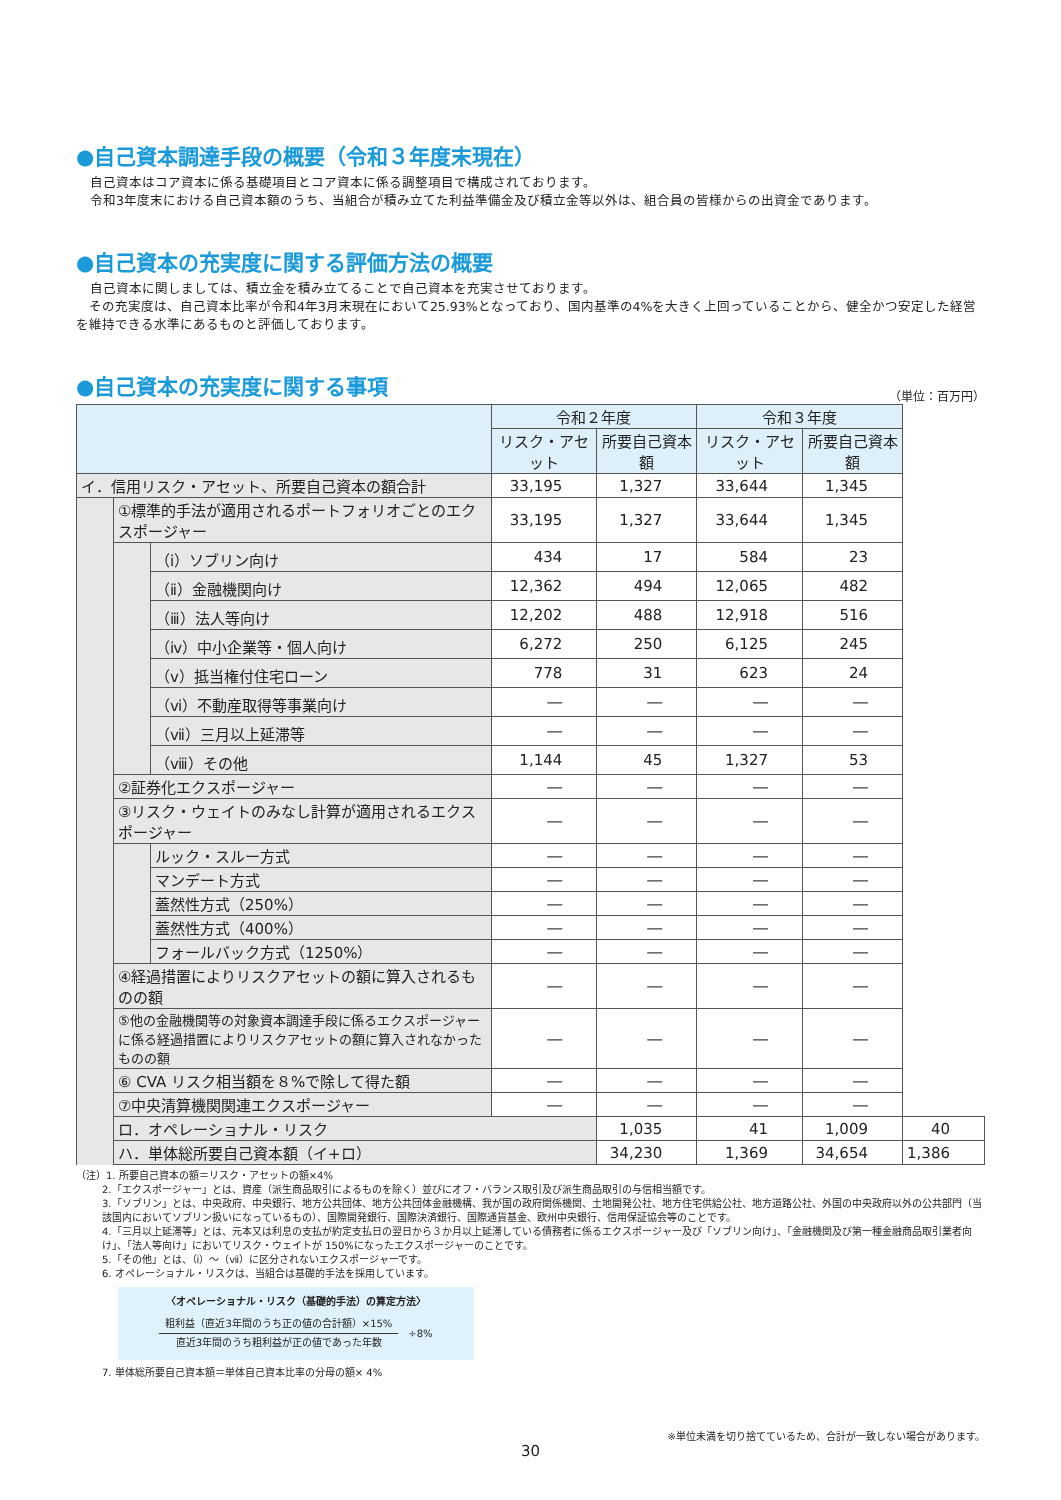●自己資本調達手段の概要（令和３年度末現在）
自己資本はコア資本に係る基礎項目とコア資本に係る調整項目で構成されております。
令和3年度末における自己資本額のうち、当組合が積み立てた利益準備金及び積立金等以外は、組合員の皆様からの出資金であります。
●自己資本の充実度に関する評価方法の概要
自己資本に関しましては、積立金を積み立てることで自己資本を充実させております。
　その充実度は、自己資本比率が令和4年3月末現在において25.93%となっており、国内基準の4%を大きく上回っていることから、健全かつ安定した経営を維持できる水準にあるものと評価しております。
●自己資本の充実度に関する事項
（単位：百万円）
| | | | 令和２年度 | | 令和３年度 | | |
| --- | --- | --- | --- | --- | --- | --- | --- |
| | | | リスク・アセット | 所要自己資本額 | リスク・アセット | 所要自己資本額 | |
| イ．信用リスク・アセット、所要自己資本の額合計 | | | 33,195 | 1,327 | 33,644 | 1,345 | |
| | ①標準的手法が適用されるポートフォリオごとのエクスポージャー | | 33,195 | 1,327 | 33,644 | 1,345 | |
| | | （ⅰ）ソブリン向け | 434 | 17 | 584 | 23 | |
| | | （ⅱ）金融機関向け | 12,362 | 494 | 12,065 | 482 | |
| | | （ⅲ）法人等向け | 12,202 | 488 | 12,918 | 516 | |
| | | （ⅳ）中小企業等・個人向け | 6,272 | 250 | 6,125 | 245 | |
| | | （ⅴ）抵当権付住宅ローン | 778 | 31 | 623 | 24 | |
| | | （ⅵ）不動産取得等事業向け | ― | ― | ― | ― | |
| | | （ⅶ）三月以上延滞等 | ― | ― | ― | ― | |
| | | （ⅷ）その他 | 1,144 | 45 | 1,327 | 53 | |
| | ②証券化エクスポージャー | | ― | ― | ― | ― | |
| | ③リスク・ウェイトのみなし計算が適用されるエクスポージャー | | ― | ― | ― | ― | |
| | | ルック・スルー方式 | ― | ― | ― | ― | |
| | | マンデート方式 | ― | ― | ― | ― | |
| | | 蓋然性方式（250%） | ― | ― | ― | ― | |
| | | 蓋然性方式（400%） | ― | ― | ― | ― | |
| | | フォールバック方式（1250%） | ― | ― | ― | ― | |
| | ④経過措置によりリスクアセットの額に算入されるものの額 | | ― | ― | ― | ― | |
| | ⑤他の金融機関等の対象資本調達手段に係るエクスポージャーに係る経過措置によりリスクアセットの額に算入されなかったものの額 | | ― | ― | ― | ― | |
| | ⑥ CVA リスク相当額を８%で除して得た額 | | ― | ― | ― | ― | |
| | ⑦中央清算機関関連エクスポージャー | | ― | ― | ― | ― | |
| | ロ．オペレーショナル・リスク | | | 1,035 | 41 | 1,009 | 40 |
| | ハ．単体総所要自己資本額（イ+ロ） | | | 34,230 | 1,369 | 34,654 | 1,386 |
（注）1. 所要自己資本の額＝リスク・アセットの額×4%
2.「エクスポージャー」とは、資産（派生商品取引によるものを除く）並びにオフ・バランス取引及び派生商品取引の与信相当額です。
3.「ソブリン」とは、中央政府、中央銀行、地方公共団体、地方公共団体金融機構、我が国の政府関係機関、土地開発公社、地方住宅供給公社、地方道路公社、外国の中央政府以外の公共部門（当該国内においてソブリン扱いになっているもの）、国際開発銀行、国際決済銀行、国際通貨基金、欧州中央銀行、信用保証協会等のことです。
4.「三月以上延滞等」とは、元本又は利息の支払が約定支払日の翌日から３か月以上延滞している債務者に係るエクスポージャー及び「ソブリン向け」、「金融機関及び第一種金融商品取引業者向け」、「法人等向け」においてリスク・ウェイトが 150%になったエクスポージャーのことです。
5.「その他」とは、（ⅰ）～（ⅶ）に区分されないエクスポージャーです。
6. オペレーショナル・リスクは、当組合は基礎的手法を採用しています。
〈オペレーショナル・リスク（基礎的手法）の算定方法〉
粗利益（直近3年間のうち正の値の合計額）×15%
直近3年間のうち粗利益が正の値であった年数
÷8%
7. 単体総所要自己資本額＝単体自己資本比率の分母の額× 4%
※単位未満を切り捨てているため、合計が一致しない場合があります。
30